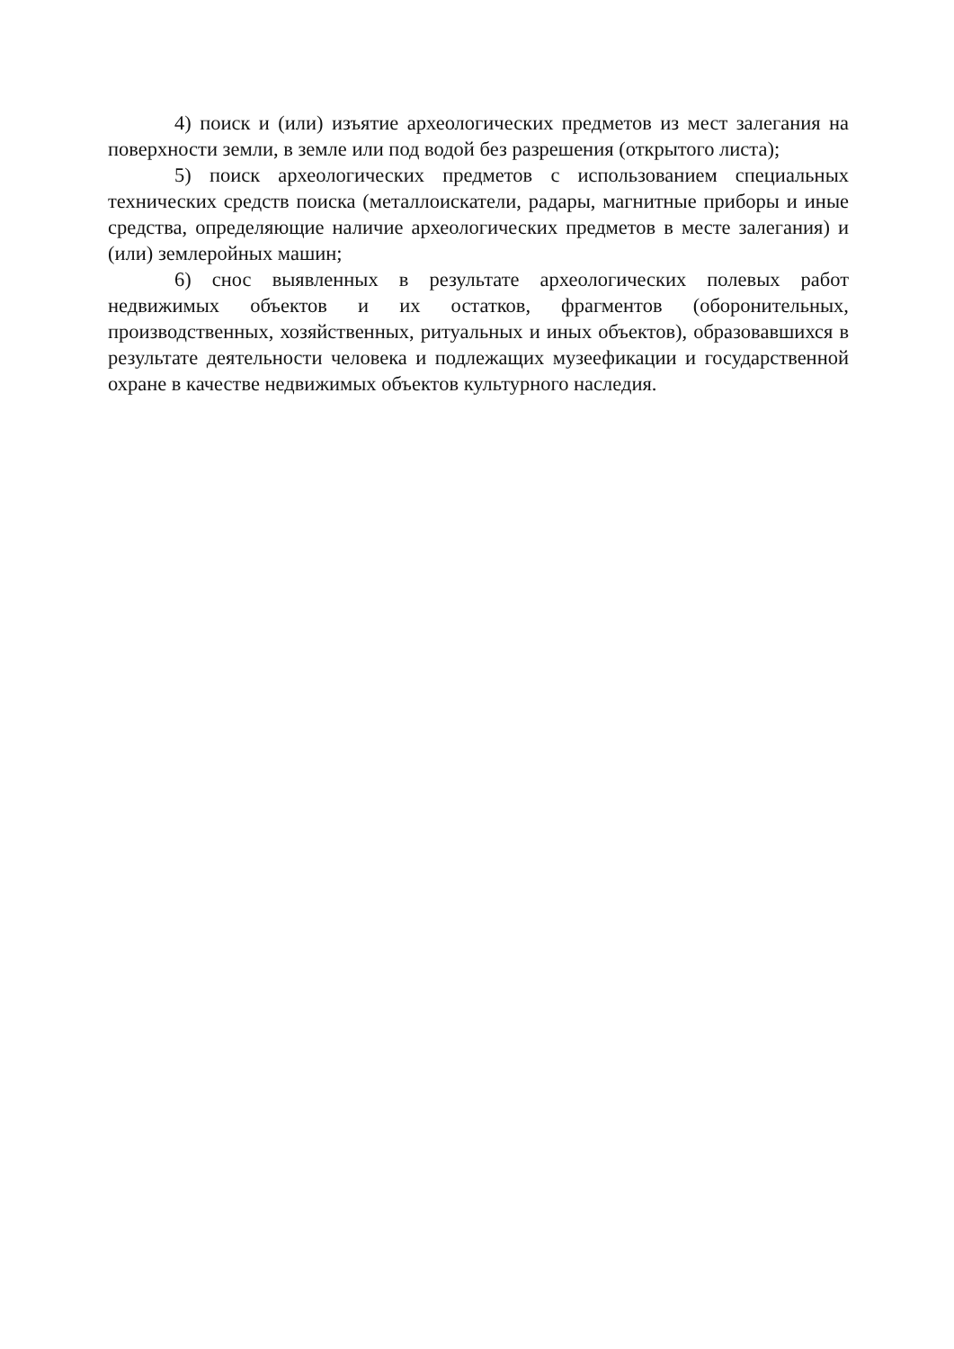4) поиск и (или) изъятие археологических предметов из мест залегания на поверхности земли, в земле или под водой без разрешения (открытого листа);
5) поиск археологических предметов с использованием специальных технических средств поиска (металлоискатели, радары, магнитные приборы и иные средства, определяющие наличие археологических предметов в месте залегания) и (или) землеройных машин;
6) снос выявленных в результате археологических полевых работ недвижимых объектов и их остатков, фрагментов (оборонительных, производственных, хозяйственных, ритуальных и иных объектов), образовавшихся в результате деятельности человека и подлежащих музеефикации и государственной охране в качестве недвижимых объектов культурного наследия.